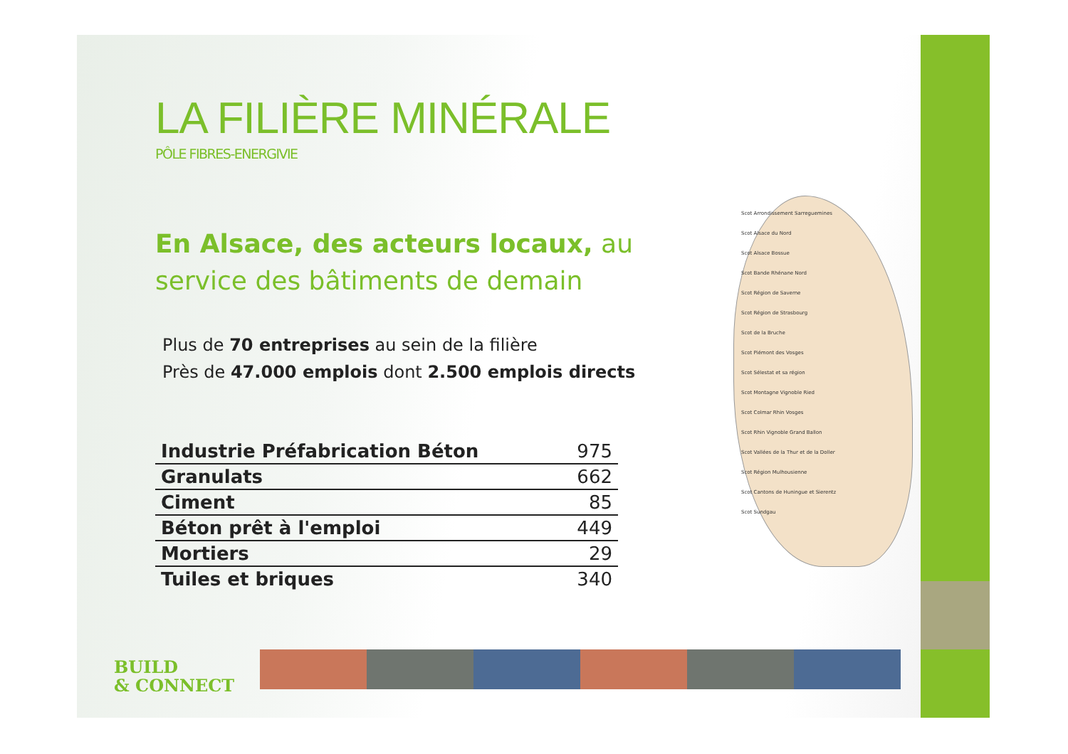LA FILIÈRE MINÉRALE
PÔLE FIBRES-ENERGIVIE
En Alsace, des acteurs locaux, au service des bâtiments de demain
Plus de 70 entreprises au sein de la filière
Près de 47.000 emplois dont 2.500 emplois directs
| Industrie Préfabrication Béton | 975 |
| Granulats | 662 |
| Ciment | 85 |
| Béton prêt à l'emploi | 449 |
| Mortiers | 29 |
| Tuiles et briques | 340 |
Scot Arrondissement Sarreguemines
Scot Alsace du Nord
Scot Alsace Bossue
Scot Bande Rhénane Nord
Scot Région de Saverne
Scot Région de Strasbourg
Scot de la Bruche
Scot Piémont des Vosges
Scot Sélestat et sa région
Scot Montagne Vignoble Ried
Scot Colmar Rhin Vosges
Scot Rhin Vignoble Grand Ballon
Scot Vallées de la Thur et de la Doller
Scot Région Mulhousienne
Scot Cantons de Huningue et Sierentz
Scot Sundgau
BUILD
& CONNECT